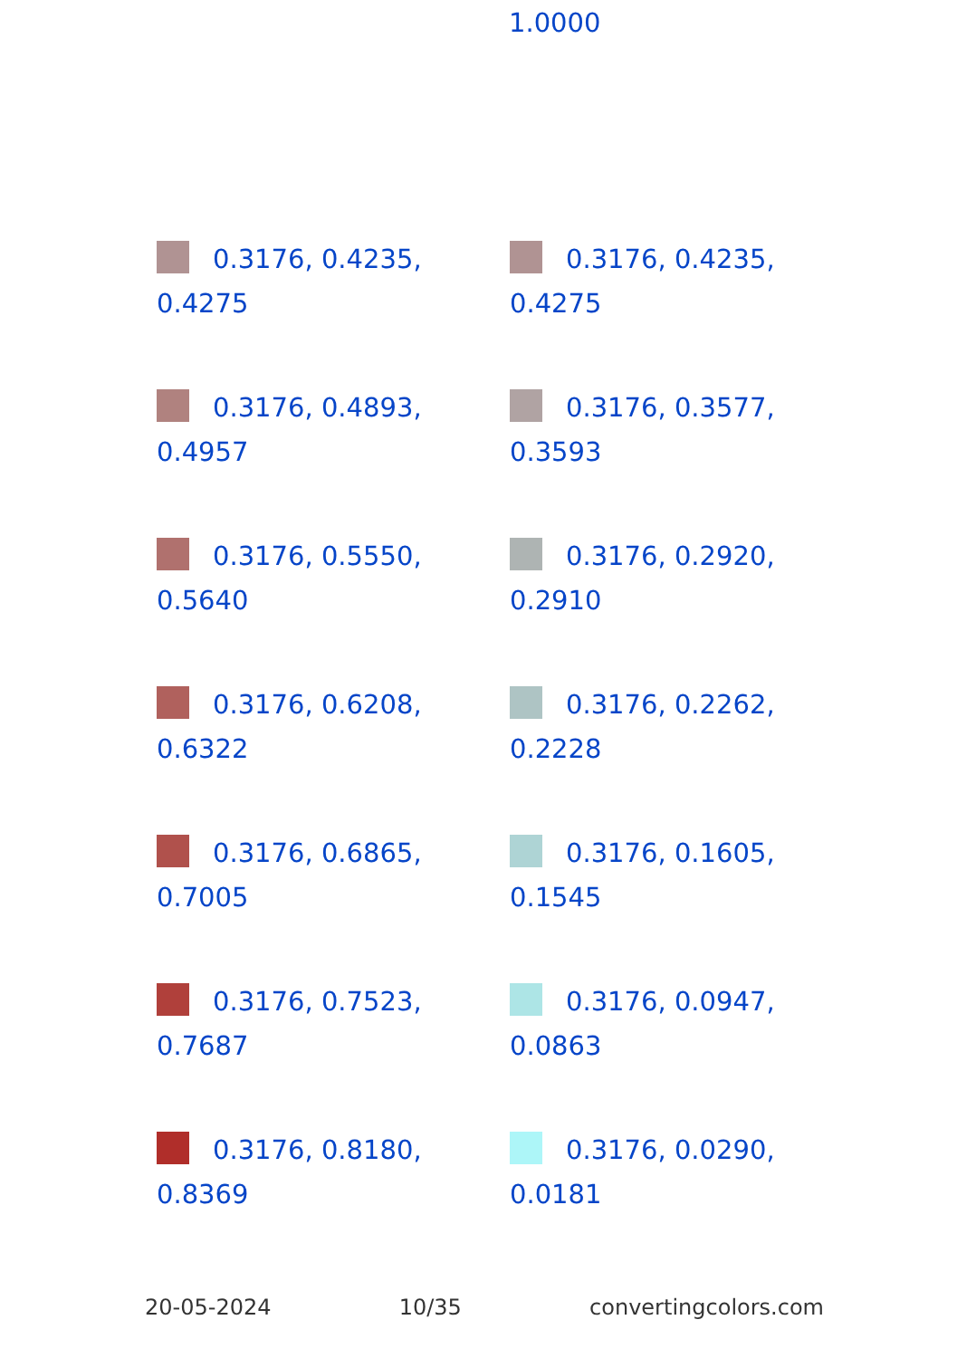1.0000
0.3176, 0.4235, 0.4275
0.3176, 0.4235, 0.4275
0.3176, 0.4893, 0.4957
0.3176, 0.3577, 0.3593
0.3176, 0.5550, 0.5640
0.3176, 0.2920, 0.2910
0.3176, 0.6208, 0.6322
0.3176, 0.2262, 0.2228
0.3176, 0.6865, 0.7005
0.3176, 0.1605, 0.1545
0.3176, 0.7523, 0.7687
0.3176, 0.0947, 0.0863
0.3176, 0.8180, 0.8369
0.3176, 0.0290, 0.0181
20-05-2024 10/35 convertingcolors.com